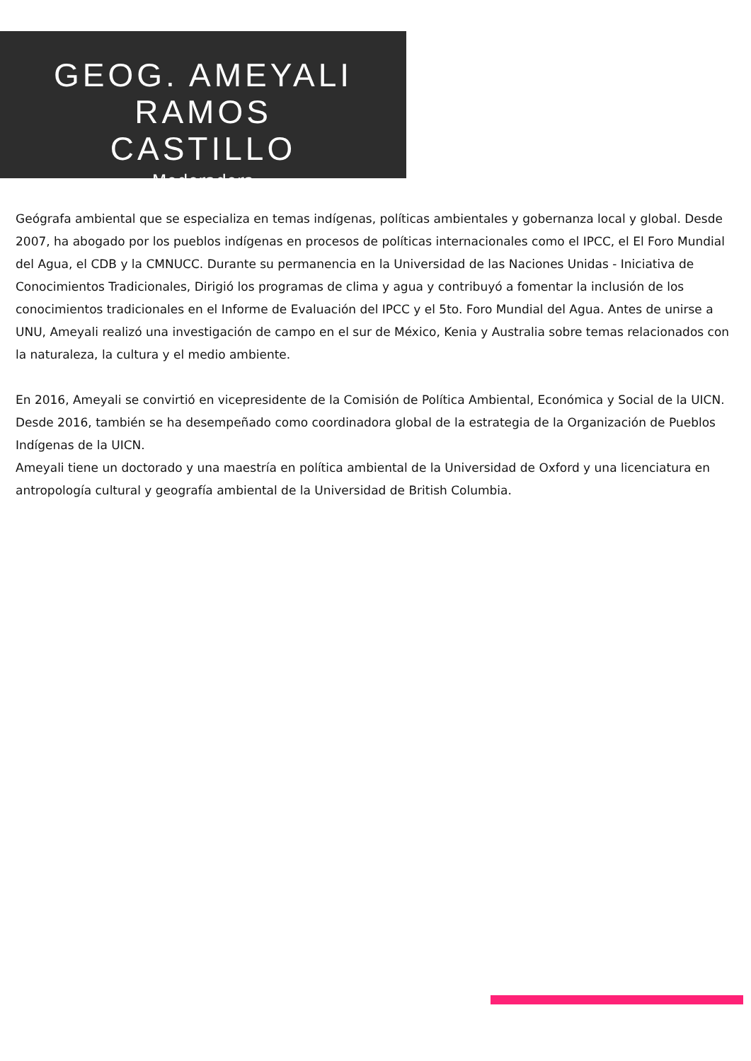GEOG. AMEYALI RAMOS
CASTILLO
Moderadora
Geógrafa ambiental que se especializa en temas indígenas, políticas ambientales y gobernanza local y global. Desde 2007, ha abogado por los pueblos indígenas en procesos de políticas internacionales como el IPCC, el El Foro Mundial del Agua, el CDB y la CMNUCC. Durante su permanencia en la Universidad de las Naciones Unidas - Iniciativa de Conocimientos Tradicionales, Dirigió los programas de clima y agua y contribuyó a fomentar la inclusión de los conocimientos tradicionales en el Informe de Evaluación del IPCC y el 5to. Foro Mundial del Agua. Antes de unirse a UNU, Ameyali realizó una investigación de campo en el sur de México, Kenia y Australia sobre temas relacionados con la naturaleza, la cultura y el medio ambiente.
En 2016, Ameyali se convirtió en vicepresidente de la Comisión de Política Ambiental, Económica y Social de la UICN. Desde 2016, también se ha desempeñado como coordinadora global de la estrategia de la Organización de Pueblos Indígenas de la UICN.
Ameyali tiene un doctorado y una maestría en política ambiental de la Universidad de Oxford y una licenciatura en antropología cultural y geografía ambiental de la Universidad de British Columbia.